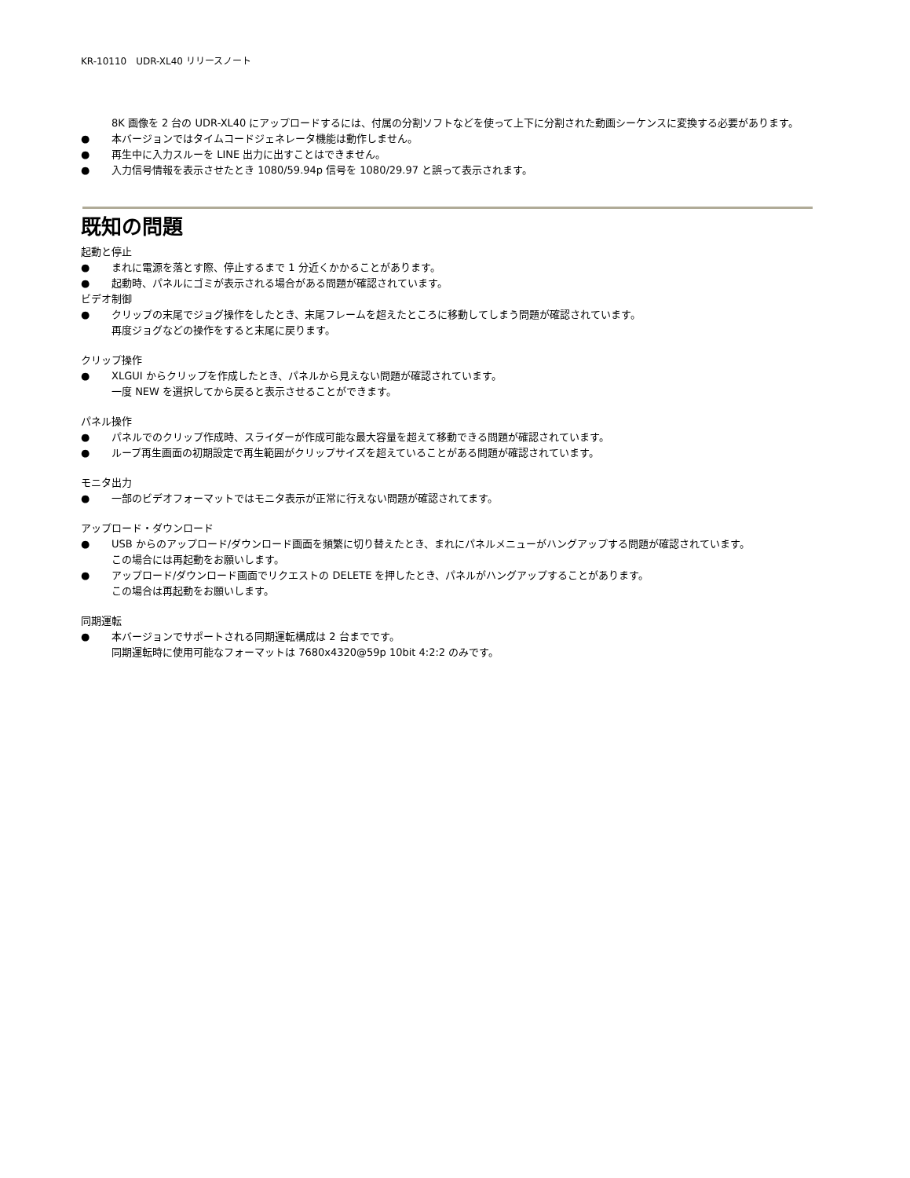KR-10110　UDR-XL40 リリースノート
8K 画像を 2 台の UDR-XL40 にアップロードするには、付属の分割ソフトなどを使って上下に分割された動画シーケンスに変換する必要があります。
● 本バージョンではタイムコードジェネレータ機能は動作しません。
● 再生中に入力スルーを LINE 出力に出すことはできません。
● 入力信号情報を表示させたとき 1080/59.94p 信号を 1080/29.97 と誤って表示されます。
既知の問題
起動と停止
● まれに電源を落とす際、停止するまで 1 分近くかかることがあります。
● 起動時、パネルにゴミが表示される場合がある問題が確認されています。
ビデオ制御
● クリップの末尾でジョグ操作をしたとき、末尾フレームを超えたところに移動してしまう問題が確認されています。
再度ジョグなどの操作をすると末尾に戻ります。
クリップ操作
● XLGUI からクリップを作成したとき、パネルから見えない問題が確認されています。
一度 NEW を選択してから戻ると表示させることができます。
パネル操作
● パネルでのクリップ作成時、スライダーが作成可能な最大容量を超えて移動できる問題が確認されています。
● ループ再生画面の初期設定で再生範囲がクリップサイズを超えていることがある問題が確認されています。
モニタ出力
● 一部のビデオフォーマットではモニタ表示が正常に行えない問題が確認されてます。
アップロード・ダウンロード
● USB からのアップロード/ダウンロード画面を頻繁に切り替えたとき、まれにパネルメニューがハングアップする問題が確認されています。
この場合には再起動をお願いします。
● アップロード/ダウンロード画面でリクエストの DELETE を押したとき、パネルがハングアップすることがあります。
この場合は再起動をお願いします。
同期運転
● 本バージョンでサポートされる同期運転構成は 2 台までです。
同期運転時に使用可能なフォーマットは 7680x4320@59p 10bit 4:2:2 のみです。